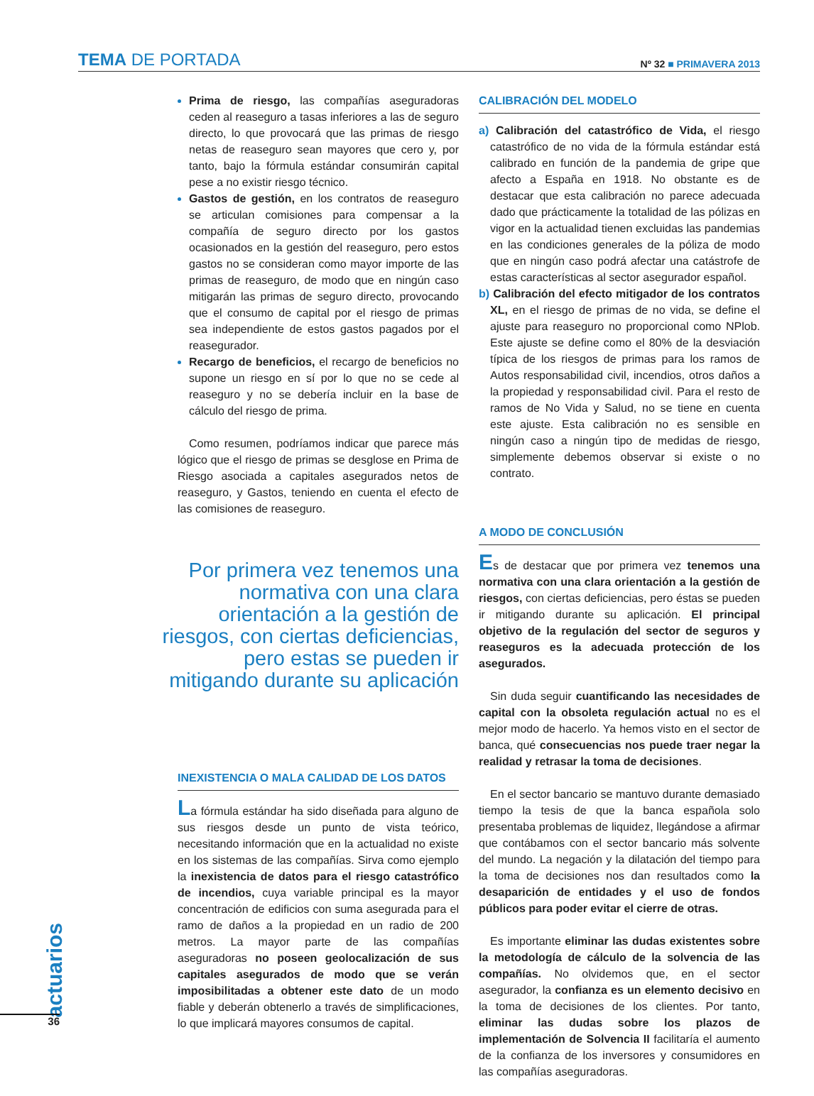TEMA DE PORTADA
Nº 32 ■ PRIMAVERA 2013
Prima de riesgo, las compañías aseguradoras ceden al reaseguro a tasas inferiores a las de seguro directo, lo que provocará que las primas de riesgo netas de reaseguro sean mayores que cero y, por tanto, bajo la fórmula estándar consumirán capital pese a no existir riesgo técnico.
Gastos de gestión, en los contratos de reaseguro se articulan comisiones para compensar a la compañía de seguro directo por los gastos ocasionados en la gestión del reaseguro, pero estos gastos no se consideran como mayor importe de las primas de reaseguro, de modo que en ningún caso mitigarán las primas de seguro directo, provocando que el consumo de capital por el riesgo de primas sea independiente de estos gastos pagados por el reasegurador.
Recargo de beneficios, el recargo de beneficios no supone un riesgo en sí por lo que no se cede al reaseguro y no se debería incluir en la base de cálculo del riesgo de prima.
Como resumen, podríamos indicar que parece más lógico que el riesgo de primas se desglose en Prima de Riesgo asociada a capitales asegurados netos de reaseguro, y Gastos, teniendo en cuenta el efecto de las comisiones de reaseguro.
Por primera vez tenemos una normativa con una clara orientación a la gestión de riesgos, con ciertas deficiencias, pero estas se pueden ir mitigando durante su aplicación
INEXISTENCIA O MALA CALIDAD DE LOS DATOS
La fórmula estándar ha sido diseñada para alguno de sus riesgos desde un punto de vista teórico, necesitando información que en la actualidad no existe en los sistemas de las compañías. Sirva como ejemplo la inexistencia de datos para el riesgo catastrófico de incendios, cuya variable principal es la mayor concentración de edificios con suma asegurada para el ramo de daños a la propiedad en un radio de 200 metros. La mayor parte de las compañías aseguradoras no poseen geolocalización de sus capitales asegurados de modo que se verán imposibilitadas a obtener este dato de un modo fiable y deberán obtenerlo a través de simplificaciones, lo que implicará mayores consumos de capital.
CALIBRACIÓN DEL MODELO
a) Calibración del catastrófico de Vida, el riesgo catastrófico de no vida de la fórmula estándar está calibrado en función de la pandemia de gripe que afecto a España en 1918. No obstante es de destacar que esta calibración no parece adecuada dado que prácticamente la totalidad de las pólizas en vigor en la actualidad tienen excluidas las pandemias en las condiciones generales de la póliza de modo que en ningún caso podrá afectar una catástrofe de estas características al sector asegurador español.
b) Calibración del efecto mitigador de los contratos XL, en el riesgo de primas de no vida, se define el ajuste para reaseguro no proporcional como NPlob. Este ajuste se define como el 80% de la desviación típica de los riesgos de primas para los ramos de Autos responsabilidad civil, incendios, otros daños a la propiedad y responsabilidad civil. Para el resto de ramos de No Vida y Salud, no se tiene en cuenta este ajuste. Esta calibración no es sensible en ningún caso a ningún tipo de medidas de riesgo, simplemente debemos observar si existe o no contrato.
A MODO DE CONCLUSIÓN
Es de destacar que por primera vez tenemos una normativa con una clara orientación a la gestión de riesgos, con ciertas deficiencias, pero éstas se pueden ir mitigando durante su aplicación. El principal objetivo de la regulación del sector de seguros y reaseguros es la adecuada protección de los asegurados.
Sin duda seguir cuantificando las necesidades de capital con la obsoleta regulación actual no es el mejor modo de hacerlo. Ya hemos visto en el sector de banca, qué consecuencias nos puede traer negar la realidad y retrasar la toma de decisiones.
En el sector bancario se mantuvo durante demasiado tiempo la tesis de que la banca española solo presentaba problemas de liquidez, llegándose a afirmar que contábamos con el sector bancario más solvente del mundo. La negación y la dilatación del tiempo para la toma de decisiones nos dan resultados como la desaparición de entidades y el uso de fondos públicos para poder evitar el cierre de otras.
Es importante eliminar las dudas existentes sobre la metodología de cálculo de la solvencia de las compañías. No olvidemos que, en el sector asegurador, la confianza es un elemento decisivo en la toma de decisiones de los clientes. Por tanto, eliminar las dudas sobre los plazos de implementación de Solvencia II facilitaría el aumento de la confianza de los inversores y consumidores en las compañías aseguradoras.
actuarios
36